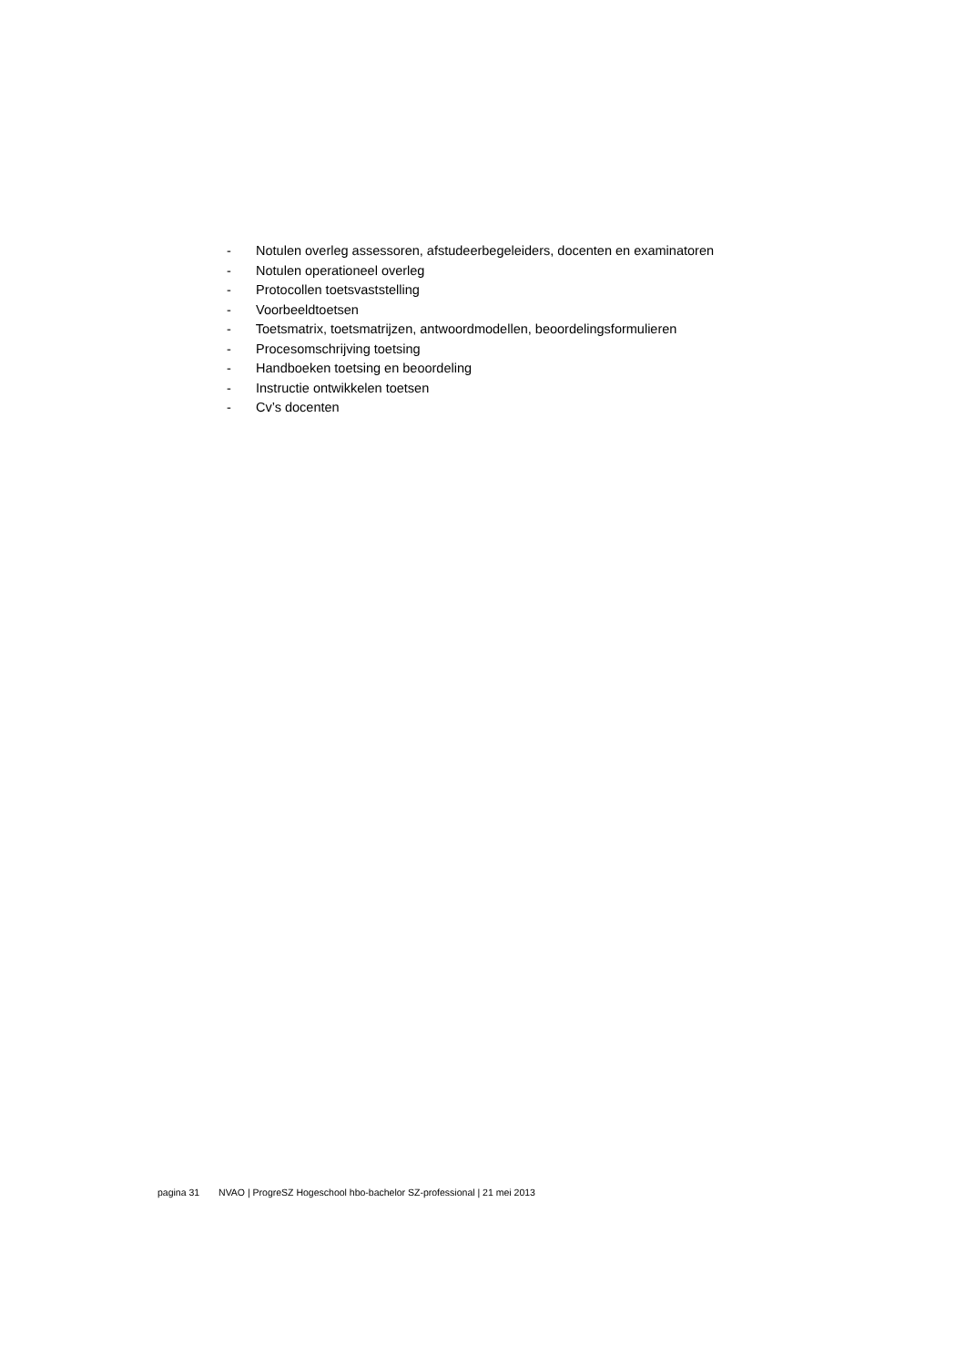- Notulen overleg assessoren, afstudeerbegeleiders, docenten en examinatoren
- Notulen operationeel overleg
- Protocollen toetsvaststelling
- Voorbeeldtoetsen
- Toetsmatrix, toetsmatrijzen, antwoordmodellen, beoordelingsformulieren
- Procesomschrijving toetsing
- Handboeken toetsing en beoordeling
- Instructie ontwikkelen toetsen
- Cv’s docenten
pagina 31 NVAO | ProgreSZ Hogeschool hbo-bachelor SZ-professional | 21 mei 2013